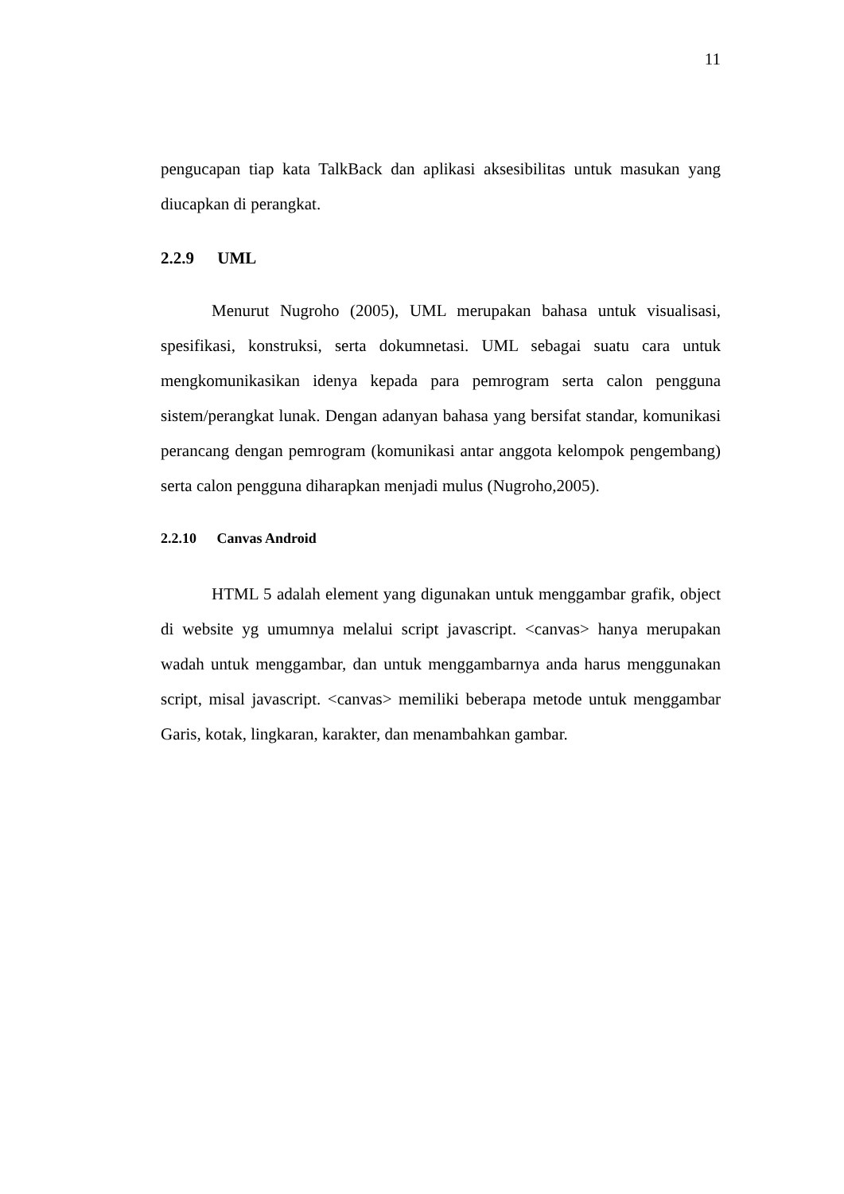11
pengucapan tiap kata TalkBack dan aplikasi aksesibilitas untuk masukan yang diucapkan di perangkat.
2.2.9 UML
Menurut Nugroho (2005), UML merupakan bahasa untuk visualisasi, spesifikasi, konstruksi, serta dokumnetasi. UML sebagai suatu cara untuk mengkomunikasikan idenya kepada para pemrogram serta calon pengguna sistem/perangkat lunak. Dengan adanyan bahasa yang bersifat standar, komunikasi perancang dengan pemrogram (komunikasi antar anggota kelompok pengembang) serta calon pengguna diharapkan menjadi mulus (Nugroho,2005).
2.2.10 Canvas Android
HTML 5 adalah element yang digunakan untuk menggambar grafik, object di website yg umumnya melalui script javascript. <canvas> hanya merupakan wadah untuk menggambar, dan untuk menggambarnya anda harus menggunakan script, misal javascript. <canvas> memiliki beberapa metode untuk menggambar Garis, kotak, lingkaran, karakter, dan menambahkan gambar.